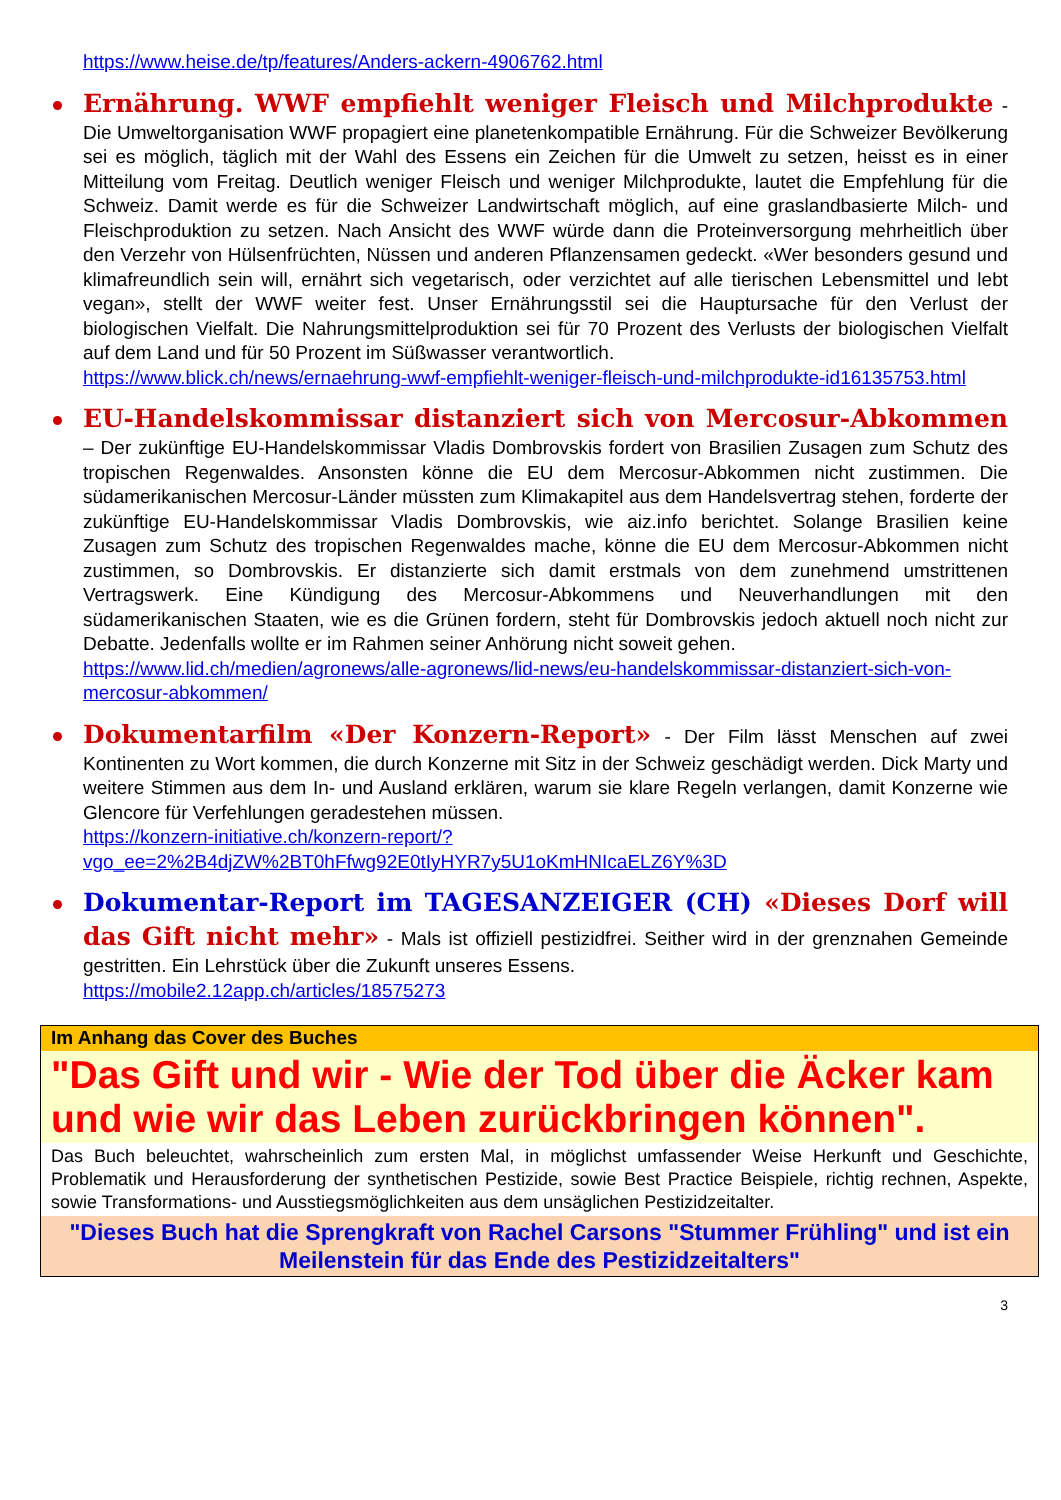https://www.heise.de/tp/features/Anders-ackern-4906762.html
Ernährung. WWF empfiehlt weniger Fleisch und Milchprodukte - Die Umweltorganisation WWF propagiert eine planetenkompatible Ernährung. Für die Schweizer Bevölkerung sei es möglich, täglich mit der Wahl des Essens ein Zeichen für die Umwelt zu setzen, heisst es in einer Mitteilung vom Freitag. Deutlich weniger Fleisch und weniger Milchprodukte, lautet die Empfehlung für die Schweiz. Damit werde es für die Schweizer Landwirtschaft möglich, auf eine graslandbasierte Milch- und Fleischproduktion zu setzen. Nach Ansicht des WWF würde dann die Proteinversorgung mehrheitlich über den Verzehr von Hülsenfrüchten, Nüssen und anderen Pflanzensamen gedeckt. «Wer besonders gesund und klimafreundlich sein will, ernährt sich vegetarisch, oder verzichtet auf alle tierischen Lebensmittel und lebt vegan», stellt der WWF weiter fest. Unser Ernährungsstil sei die Hauptursache für den Verlust der biologischen Vielfalt. Die Nahrungsmittelproduktion sei für 70 Prozent des Verlusts der biologischen Vielfalt auf dem Land und für 50 Prozent im Süßwasser verantwortlich.
https://www.blick.ch/news/ernaehrung-wwf-empfiehlt-weniger-fleisch-und-milchprodukte-id16135753.html
EU-Handelskommissar distanziert sich von Mercosur-Abkommen – Der zukünftige EU-Handelskommissar Vladis Dombrovskis fordert von Brasilien Zusagen zum Schutz des tropischen Regenwaldes. Ansonsten könne die EU dem Mercosur-Abkommen nicht zustimmen. Die südamerikanischen Mercosur-Länder müssten zum Klimakapitel aus dem Handelsvertrag stehen, forderte der zukünftige EU-Handelskommissar Vladis Dombrovskis, wie aiz.info berichtet. Solange Brasilien keine Zusagen zum Schutz des tropischen Regenwaldes mache, könne die EU dem Mercosur-Abkommen nicht zustimmen, so Dombrovskis. Er distanzierte sich damit erstmals von dem zunehmend umstrittenen Vertragswerk. Eine Kündigung des Mercosur-Abkommens und Neuverhandlungen mit den südamerikanischen Staaten, wie es die Grünen fordern, steht für Dombrovskis jedoch aktuell noch nicht zur Debatte. Jedenfalls wollte er im Rahmen seiner Anhörung nicht soweit gehen.
https://www.lid.ch/medien/agronews/alle-agronews/lid-news/eu-handelskommissar-distanziert-sich-von-mercosur-abkommen/
Dokumentarfilm «Der Konzern-Report» - Der Film lässt Menschen auf zwei Kontinenten zu Wort kommen, die durch Konzerne mit Sitz in der Schweiz geschädigt werden. Dick Marty und weitere Stimmen aus dem In- und Ausland erklären, warum sie klare Regeln verlangen, damit Konzerne wie Glencore für Verfehlungen geradestehen müssen.
https://konzern-initiative.ch/konzern-report/?vgo_ee=2%2B4djZW%2BT0hFfwg92E0tIyHYR7y5U1oKmHNIcaELZ6Y%3D
Dokumentar-Report im TAGESANZEIGER (CH) «Dieses Dorf will das Gift nicht mehr» - Mals ist offiziell pestizidfrei. Seither wird in der grenznahen Gemeinde gestritten. Ein Lehrstück über die Zukunft unseres Essens.
https://mobile2.12app.ch/articles/18575273
Im Anhang das Cover des Buches
"Das Gift und wir - Wie der Tod über die Äcker kam und wie wir das Leben zurückbringen können".
Das Buch beleuchtet, wahrscheinlich zum ersten Mal, in möglichst umfassender Weise Herkunft und Geschichte, Problematik und Herausforderung der synthetischen Pestizide, sowie Best Practice Beispiele, richtig rechnen, Aspekte, sowie Transformations- und Ausstiegsmöglichkeiten aus dem unsäglichen Pestizidzeitalter.
"Dieses Buch hat die Sprengkraft von Rachel Carsons "Stummer Frühling" und ist ein Meilenstein für das Ende des Pestizidzeitalters"
3